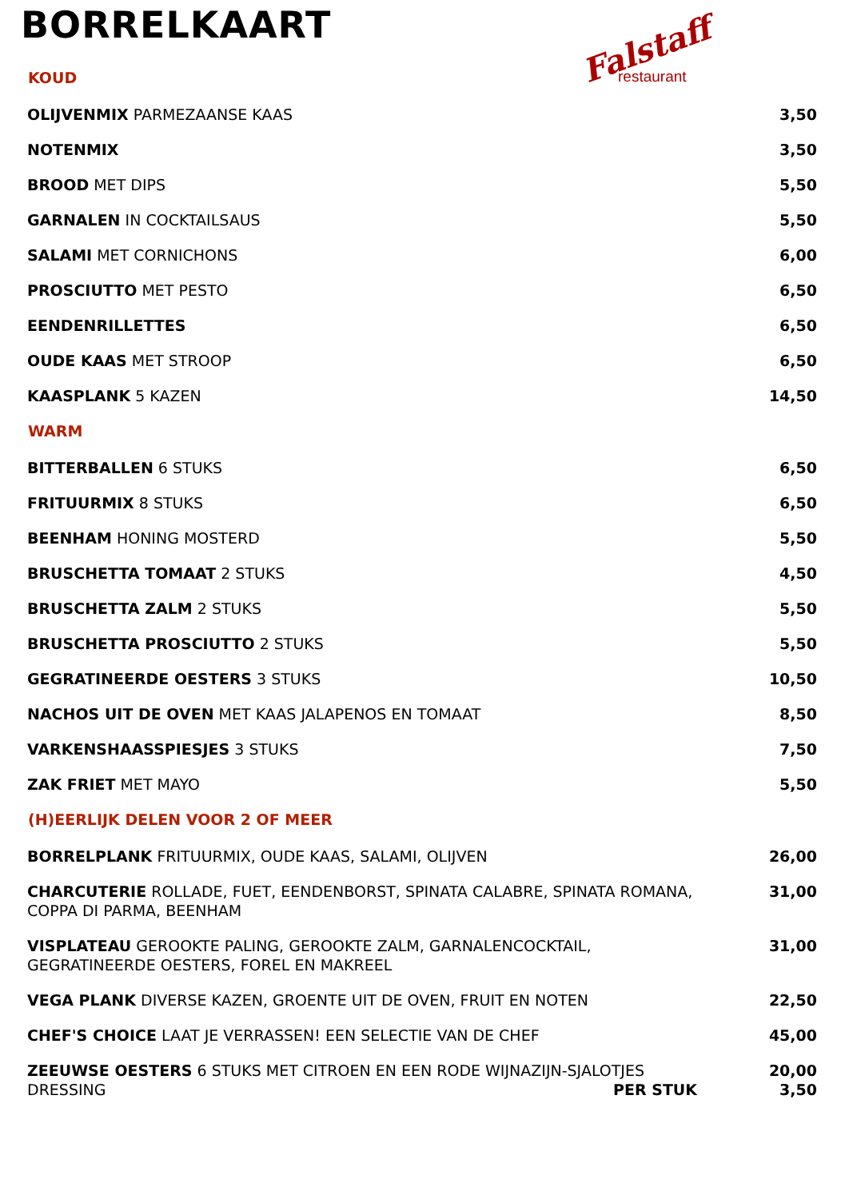BORRELKAART
Falstaff
restaurant
| KOUD | |
| --- | --- |
| OLIJVENMIX PARMEZAANSE KAAS | 3,50 |
| NOTENMIX | 3,50 |
| BROOD MET DIPS | 5,50 |
| GARNALEN IN COCKTAILSAUS | 5,50 |
| SALAMI MET CORNICHONS | 6,00 |
| PROSCIUTTO MET PESTO | 6,50 |
| EENDENRILLETTES | 6,50 |
| OUDE KAAS MET STROOP | 6,50 |
| KAASPLANK 5 KAZEN | 14,50 |
| WARM | |
| BITTERBALLEN 6 STUKS | 6,50 |
| FRITUURMIX 8 STUKS | 6,50 |
| BEENHAM HONING MOSTERD | 5,50 |
| BRUSCHETTA TOMAAT 2 STUKS | 4,50 |
| BRUSCHETTA ZALM 2 STUKS | 5,50 |
| BRUSCHETTA PROSCIUTTO 2 STUKS | 5,50 |
| GEGRATINEERDE OESTERS 3 STUKS | 10,50 |
| NACHOS UIT DE OVEN MET KAAS JALAPENOS EN TOMAAT | 8,50 |
| VARKENSHAASSPIESJES 3 STUKS | 7,50 |
| ZAK FRIET MET MAYO | 5,50 |
| (H)EERLIJK DELEN VOOR 2 OF MEER | |
| BORRELPLANK FRITUURMIX, OUDE KAAS, SALAMI, OLIJVEN | 26,00 |
| CHARCUTERIE ROLLADE, FUET, EENDENBORST, SPINATA CALABRE, SPINATA ROMANA, COPPA DI PARMA, BEENHAM | 31,00 |
| VISPLATEAU GEROOKTE PALING, GEROOKTE ZALM, GARNALENCOCKTAIL, GEGRATINEERDE OESTERS, FOREL EN MAKREEL | 31,00 |
| VEGA PLANK DIVERSE KAZEN, GROENTE UIT DE OVEN, FRUIT EN NOTEN | 22,50 |
| CHEF'S CHOICE LAAT JE VERRASSEN! EEN SELECTIE VAN DE CHEF | 45,00 |
| ZEEUWSE OESTERS 6 STUKS MET CITROEN EN EEN RODE WIJNAZIJN-SJALOTJES DRESSING PER STUK | 20,00 3,50 |